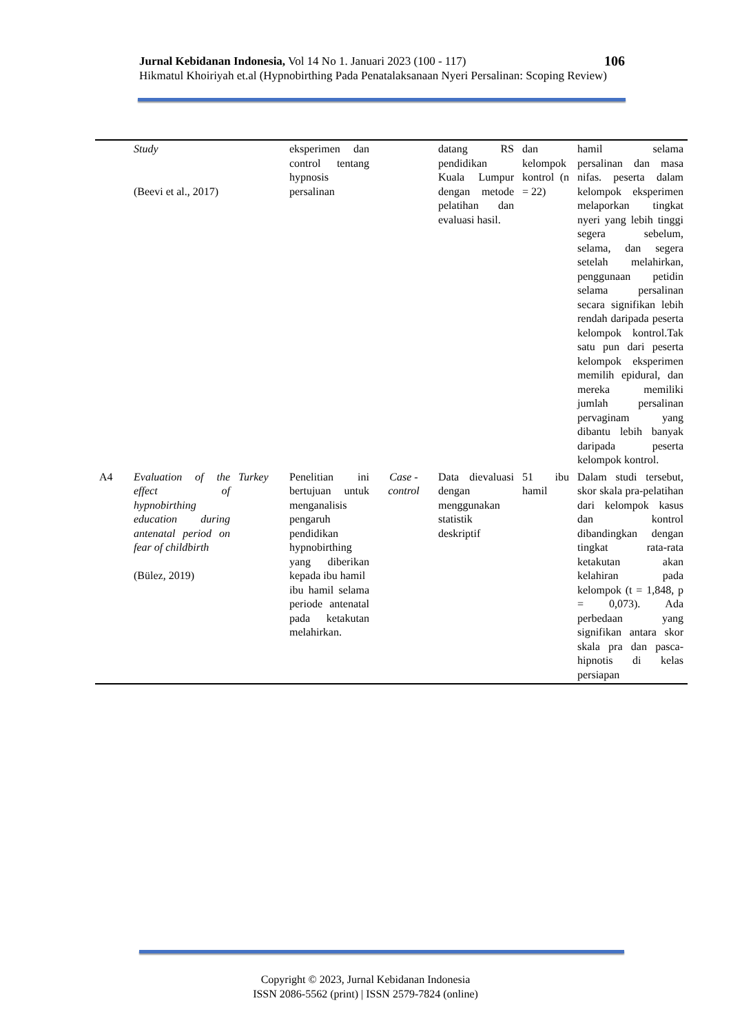Jurnal Kebidanan Indonesia, Vol 14 No 1. Januari 2023 (100 - 117) 106
Hikmatul Khoiriyah et.al (Hypnobirthing Pada Penatalaksanaan Nyeri Persalinan: Scoping Review)
| | Study (Beevi et al., 2017) | | eksperimen dan control tentang hypnosis persalinan | | datang RS pendidikan Kuala Lumpur dengan metode pelatihan dan evaluasi hasil. | dan kelompok kontrol (n = 22) | hamil selama persalinan dan masa nifas. peserta dalam kelompok eksperimen melaporkan tingkat nyeri yang lebih tinggi segera sebelum, selama, dan segera setelah melahirkan, penggunaan petidin selama persalinan secara signifikan lebih rendah daripada peserta kelompok kontrol.Tak satu pun dari peserta kelompok eksperimen memilih epidural, dan mereka memiliki jumlah persalinan pervaginam yang dibantu lebih banyak daripada peserta kelompok kontrol. |
| A4 | Evaluation of the effect of hypnobirthing education during antenatal period on fear of childbirth (Bülez, 2019) | Turkey | Penelitian ini bertujuan untuk menganalisis pengaruh pendidikan hypnobirthing yang diberikan kepada ibu hamil ibu hamil selama periode antenatal pada ketakutan melahirkan. | Case - control | Data dievaluasi dengan menggunakan statistik deskriptif | 51 ibu hamil | Dalam studi tersebut, skor skala pra-pelatihan dari kelompok kasus dan kontrol dibandingkan dengan tingkat rata-rata ketakutan akan kelahiran pada kelompok (t = 1,848, p = 0,073). Ada perbedaan yang signifikan antara skor skala pra dan pasca-hipnotis di kelas persiapan |
Copyright © 2023, Jurnal Kebidanan Indonesia
ISSN 2086-5562 (print) | ISSN 2579-7824 (online)